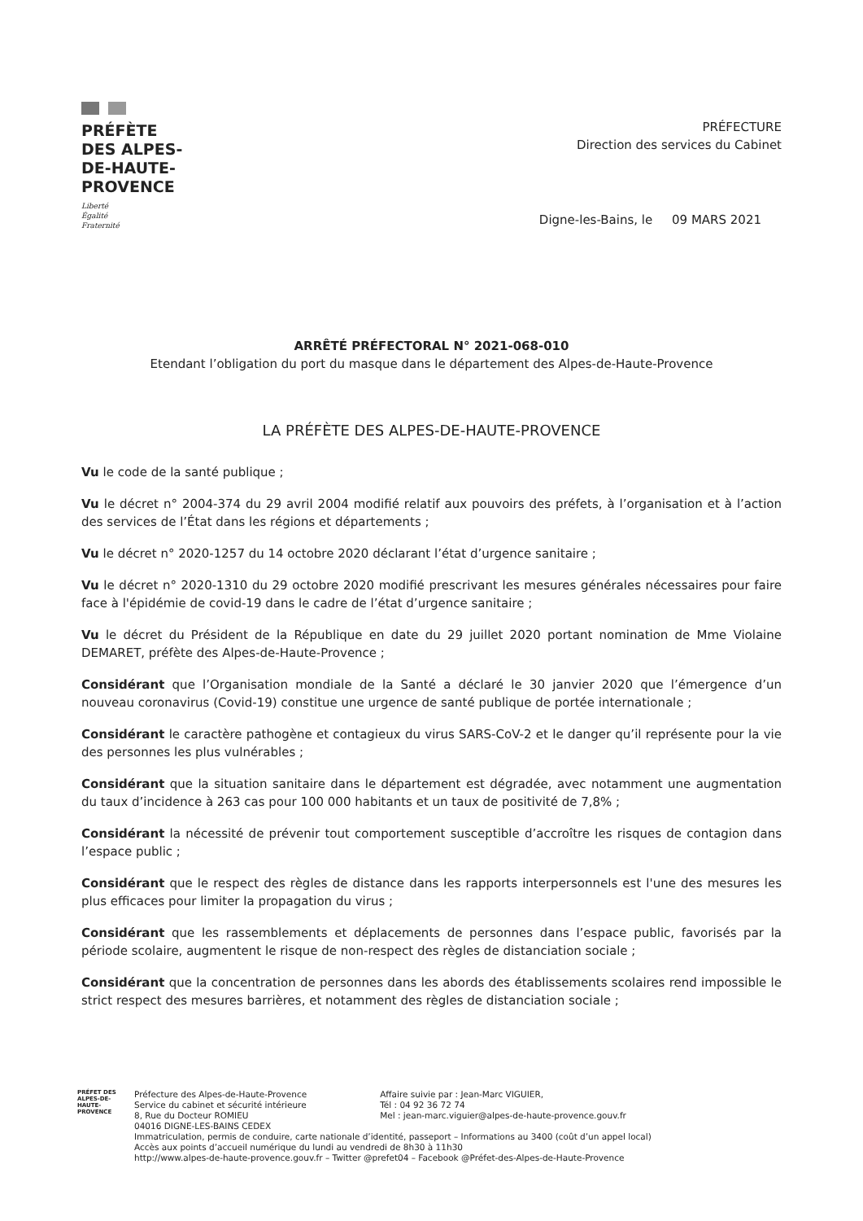PRÉFÈTE
DES ALPES-
DE-HAUTE-
PROVENCE
Liberté
Égalité
Fraternité
PRÉFECTURE
Direction des services du Cabinet
Digne-les-Bains, le 09 MARS 2021
ARRÊTÉ PRÉFECTORAL N° 2021-068-010
Etendant l’obligation du port du masque dans le département des Alpes-de-Haute-Provence
LA PRÉFÈTE DES ALPES-DE-HAUTE-PROVENCE
Vu le code de la santé publique ;
Vu le décret n° 2004-374 du 29 avril 2004 modifié relatif aux pouvoirs des préfets, à l’organisation et à l’action des services de l’État dans les régions et départements ;
Vu le décret n° 2020-1257 du 14 octobre 2020 déclarant l’état d’urgence sanitaire ;
Vu le décret n° 2020-1310 du 29 octobre 2020 modifié prescrivant les mesures générales nécessaires pour faire face à l'épidémie de covid-19 dans le cadre de l’état d’urgence sanitaire ;
Vu le décret du Président de la République en date du 29 juillet 2020 portant nomination de Mme Violaine DEMARET, préfète des Alpes-de-Haute-Provence ;
Considérant que l’Organisation mondiale de la Santé a déclaré le 30 janvier 2020 que l’émergence d’un nouveau coronavirus (Covid-19) constitue une urgence de santé publique de portée internationale ;
Considérant le caractère pathogène et contagieux du virus SARS-CoV-2 et le danger qu’il représente pour la vie des personnes les plus vulnérables ;
Considérant que la situation sanitaire dans le département est dégradée, avec notamment une augmentation du taux d’incidence à 263 cas pour 100 000 habitants et un taux de positivité de 7,8% ;
Considérant la nécessité de prévenir tout comportement susceptible d’accroître les risques de contagion dans l’espace public ;
Considérant que le respect des règles de distance dans les rapports interpersonnels est l'une des mesures les plus efficaces pour limiter la propagation du virus ;
Considérant que les rassemblements et déplacements de personnes dans l’espace public, favorisés par la période scolaire, augmentent le risque de non-respect des règles de distanciation sociale ;
Considérant que la concentration de personnes dans les abords des établissements scolaires rend impossible le strict respect des mesures barrières, et notamment des règles de distanciation sociale ;
PRÉFET DES ALPES-DE-HAUTE-PROVENCE
Préfecture des Alpes-de-Haute-Provence
Service du cabinet et sécurité intérieure
8, Rue du Docteur ROMIEU
04016 DIGNE-LES-BAINS CEDEX
Affaire suivie par : Jean-Marc VIGUIER,
Tél : 04 92 36 72 74
Mel : jean-marc.viguier@alpes-de-haute-provence.gouv.fr
Immatriculation, permis de conduire, carte nationale d’identité, passeport – Informations au 3400 (coût d’un appel local)
Accès aux points d’accueil numérique du lundi au vendredi de 8h30 à 11h30
http://www.alpes-de-haute-provence.gouv.fr – Twitter @prefet04 – Facebook @Préfet-des-Alpes-de-Haute-Provence